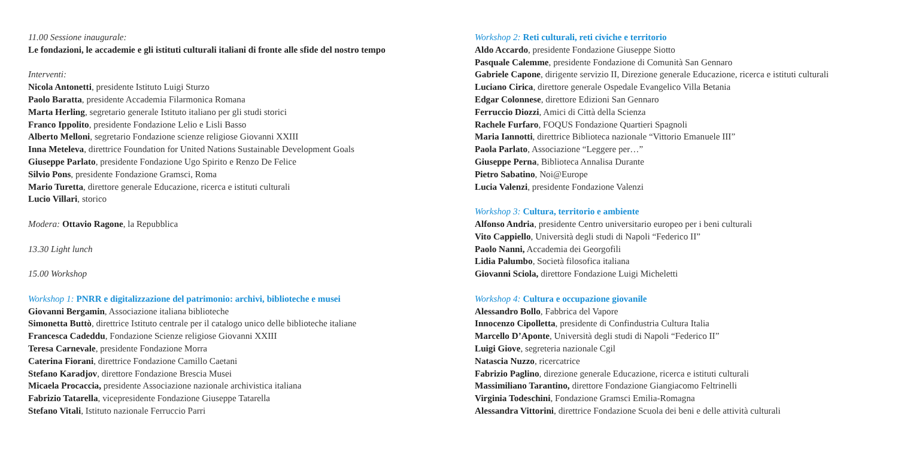11.00 Sessione inaugurale:
Le fondazioni, le accademie e gli istituti culturali italiani di fronte alle sfide del nostro tempo
Interventi:
Nicola Antonetti, presidente Istituto Luigi Sturzo
Paolo Baratta, presidente Accademia Filarmonica Romana
Marta Herling, segretario generale Istituto italiano per gli studi storici
Franco Ippolito, presidente Fondazione Lelio e Lisli Basso
Alberto Melloni, segretario Fondazione scienze religiose Giovanni XXIII
Inna Meteleva, direttrice Foundation for United Nations Sustainable Development Goals
Giuseppe Parlato, presidente Fondazione Ugo Spirito e Renzo De Felice
Silvio Pons, presidente Fondazione Gramsci, Roma
Mario Turetta, direttore generale Educazione, ricerca e istituti culturali
Lucio Villari, storico
Modera: Ottavio Ragone, la Repubblica
13.30 Light lunch
15.00 Workshop
Workshop 1: PNRR e digitalizzazione del patrimonio: archivi, biblioteche e musei
Giovanni Bergamin, Associazione italiana biblioteche
Simonetta Buttò, direttrice Istituto centrale per il catalogo unico delle biblioteche italiane
Francesca Cadeddu, Fondazione Scienze religiose Giovanni XXIII
Teresa Carnevale, presidente Fondazione Morra
Caterina Fiorani, direttrice Fondazione Camillo Caetani
Stefano Karadjov, direttore Fondazione Brescia Musei
Micaela Procaccia, presidente Associazione nazionale archivistica italiana
Fabrizio Tatarella, vicepresidente Fondazione Giuseppe Tatarella
Stefano Vitali, Istituto nazionale Ferruccio Parri
Workshop 2: Reti culturali, reti civiche e territorio
Aldo Accardo, presidente Fondazione Giuseppe Siotto
Pasquale Calemme, presidente Fondazione di Comunità San Gennaro
Gabriele Capone, dirigente servizio II, Direzione generale Educazione, ricerca e istituti culturali
Luciano Cirica, direttore generale Ospedale Evangelico Villa Betania
Edgar Colonnese, direttore Edizioni San Gennaro
Ferruccio Diozzi, Amici di Città della Scienza
Rachele Furfaro, FOQUS Fondazione Quartieri Spagnoli
Maria Iannotti, direttrice Biblioteca nazionale “Vittorio Emanuele III”
Paola Parlato, Associazione “Leggere per…”
Giuseppe Perna, Biblioteca Annalisa Durante
Pietro Sabatino, Noi@Europe
Lucia Valenzi, presidente Fondazione Valenzi
Workshop 3: Cultura, territorio e ambiente
Alfonso Andria, presidente Centro universitario europeo per i beni culturali
Vito Cappiello, Università degli studi di Napoli “Federico II”
Paolo Nanni, Accademia dei Georgofili
Lidia Palumbo, Società filosofica italiana
Giovanni Sciola, direttore Fondazione Luigi Micheletti
Workshop 4: Cultura e occupazione giovanile
Alessandro Bollo, Fabbrica del Vapore
Innocenzo Cipolletta, presidente di Confindustria Cultura Italia
Marcello D’Aponte, Università degli studi di Napoli “Federico II”
Luigi Giove, segreteria nazionale Cgil
Natascia Nuzzo, ricercatrice
Fabrizio Paglino, direzione generale Educazione, ricerca e istituti culturali
Massimiliano Tarantino, direttore Fondazione Giangiacomo Feltrinelli
Virginia Todeschini, Fondazione Gramsci Emilia-Romagna
Alessandra Vittorini, direttrice Fondazione Scuola dei beni e delle attività culturali